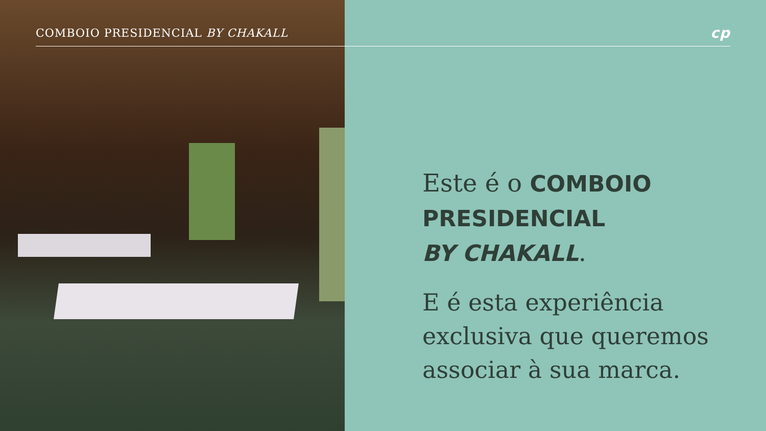COMBOIO PRESIDENCIAL BY CHAKALL
cp
Este é o COMBOIO
PRESIDENCIAL
BY CHAKALL.
E é esta experiência
exclusiva que queremos
associar à sua marca.